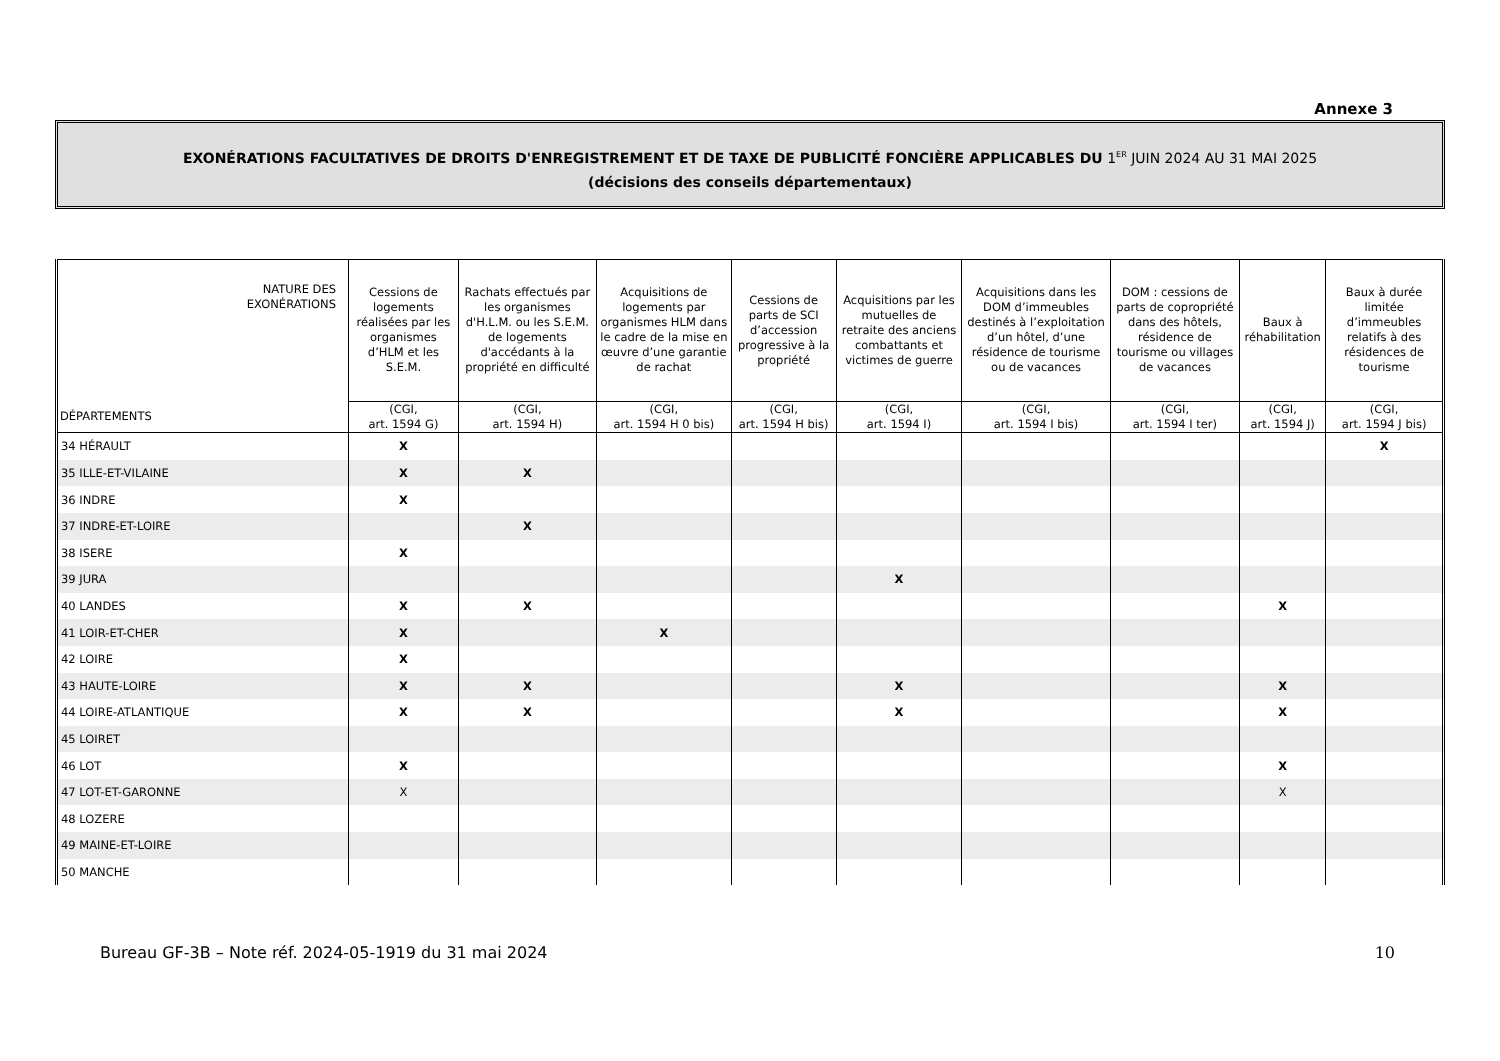Annexe 3
EXONÉRATIONS FACULTATIVES DE DROITS D'ENREGISTREMENT ET DE TAXE DE PUBLICITÉ FONCIÈRE APPLICABLES DU 1<sup>ER</sup> JUIN 2024 AU 31 MAI 2025
(décisions des conseils départementaux)
| NATURE DES EXONÉRATIONS | Cessions de logements réalisées par les organismes d’HLM et les S.E.M. | Rachats effectués par les organismes d'H.L.M. ou les S.E.M. de logements d'accédants à la propriété en difficulté | Acquisitions de logements par organismes HLM dans le cadre de la mise en œuvre d’une garantie de rachat | Cessions de parts de SCI d’accession progressive à la propriété | Acquisitions par les mutuelles de retraite des anciens combattants et victimes de guerre | Acquisitions dans les DOM d’immeubles destinés à l’exploitation d’un hôtel, d’une résidence de tourisme ou de vacances | DOM : cessions de parts de copropriété dans des hôtels, résidence de tourisme ou villages de vacances | Baux à réhabilitation | Baux à durée limitée d’immeubles relatifs à des résidences de tourisme |
| --- | --- | --- | --- | --- | --- | --- | --- | --- | --- |
| DÉPARTEMENTS | (CGI, art. 1594 G) | (CGI, art. 1594 H) | (CGI, art. 1594 H 0 bis) | (CGI, art. 1594 H bis) | (CGI, art. 1594 I) | (CGI, art. 1594 I bis) | (CGI, art. 1594 I ter) | (CGI, art. 1594 J) | (CGI, art. 1594 J bis) |
| 34 HÉRAULT | X | | | | | | | | X |
| 35 ILLE-ET-VILAINE | X | X | | | | | | | |
| 36 INDRE | X | | | | | | | | |
| 37 INDRE-ET-LOIRE | | X | | | | | | | |
| 38 ISERE | X | | | | | | | | |
| 39 JURA | | | | | X | | | | |
| 40 LANDES | X | X | | | | | | X | |
| 41 LOIR-ET-CHER | X | | X | | | | | | |
| 42 LOIRE | X | | | | | | | | |
| 43 HAUTE-LOIRE | X | X | | | X | | | X | |
| 44 LOIRE-ATLANTIQUE | X | X | | | X | | | X | |
| 45 LOIRET | | | | | | | | | |
| 46 LOT | X | | | | | | | X | |
| 47 LOT-ET-GARONNE | X | | | | | | | X | |
| 48 LOZERE | | | | | | | | | |
| 49 MAINE-ET-LOIRE | | | | | | | | | |
| 50 MANCHE | | | | | | | | | |
Bureau GF-3B – Note réf. 2024-05-1919 du 31 mai 2024 10